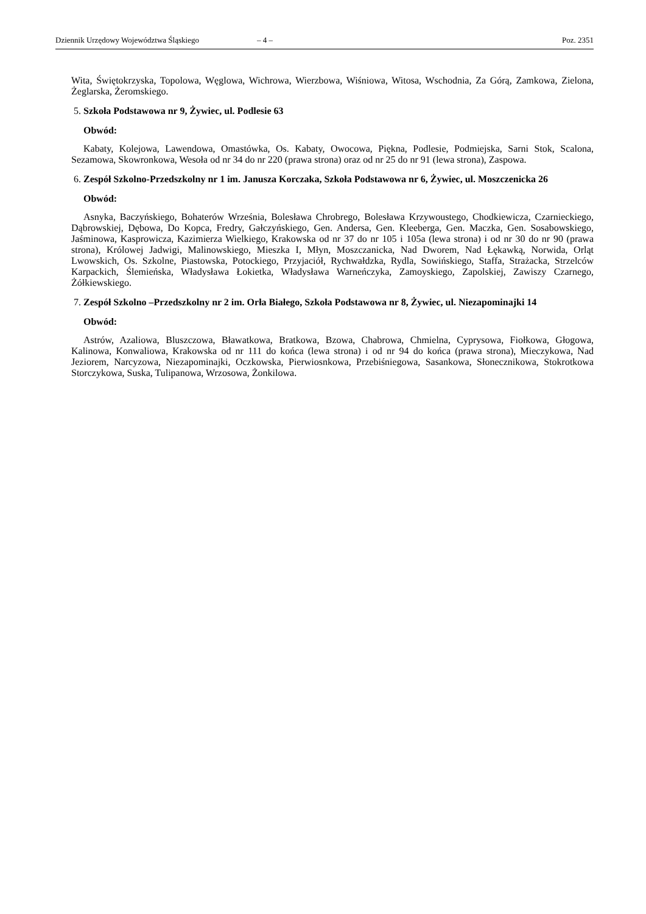Dziennik Urzędowy Województwa Śląskiego – 4 – Poz. 2351
Wita, Świętokrzyska, Topolowa, Węglowa, Wichrowa, Wierzbowa, Wiśniowa, Witosa, Wschodnia, Za Górą, Zamkowa, Zielona, Żeglarska, Żeromskiego.
5. Szkoła Podstawowa nr 9, Żywiec, ul. Podlesie 63
Obwód:
Kabaty, Kolejowa, Lawendowa, Omastówka, Os. Kabaty, Owocowa, Piękna, Podlesie, Podmiejska, Sarni Stok, Scalona, Sezamowa, Skowronkowa, Wesoła od nr 34 do nr 220 (prawa strona) oraz od nr 25 do nr 91 (lewa strona), Zaspowa.
6. Zespół Szkolno-Przedszkolny nr 1 im. Janusza Korczaka, Szkoła Podstawowa nr 6, Żywiec, ul. Moszczenicka 26
Obwód:
Asnyka, Baczyńskiego, Bohaterów Września, Bolesława Chrobrego, Bolesława Krzywoustego, Chodkiewicza, Czarnieckiego, Dąbrowskiej, Dębowa, Do Kopca, Fredry, Gałczyńskiego, Gen. Andersa, Gen. Kleeberga, Gen. Maczka, Gen. Sosabowskiego, Jaśminowa, Kasprowicza, Kazimierza Wielkiego, Krakowska od nr 37 do nr 105 i 105a (lewa strona) i od nr 30 do nr 90 (prawa strona), Królowej Jadwigi, Malinowskiego, Mieszka I, Młyn, Moszczanicka, Nad Dworem, Nad Łękawką, Norwida, Orląt Lwowskich, Os. Szkolne, Piastowska, Potockiego, Przyjaciół, Rychwałdzka, Rydla, Sowińskiego, Staffa, Strażacka, Strzelców Karpackich, Ślemieńska, Władysława Łokietka, Władysława Warneńczyka, Zamoyskiego, Zapolskiej, Zawiszy Czarnego, Żółkiewskiego.
7. Zespół Szkolno –Przedszkolny nr 2 im. Orła Białego, Szkoła Podstawowa nr 8, Żywiec, ul. Niezapominajki 14
Obwód:
Astrów, Azaliowa, Bluszczowa, Bławatkowa, Bratkowa, Bzowa, Chabrowa, Chmielna, Cyprysowa, Fiołkowa, Głogowa, Kalinowa, Konwaliowa, Krakowska od nr 111 do końca (lewa strona) i od nr 94 do końca (prawa strona), Mieczykowa, Nad Jeziorem, Narcyzowa, Niezapominajki, Oczkowska, Pierwiosnkowa, Przebiśniegowa, Sasankowa, Słonecznikowa, Stokrotkowa Storczykowa, Suska, Tulipanowa, Wrzosowa, Żonkilowa.